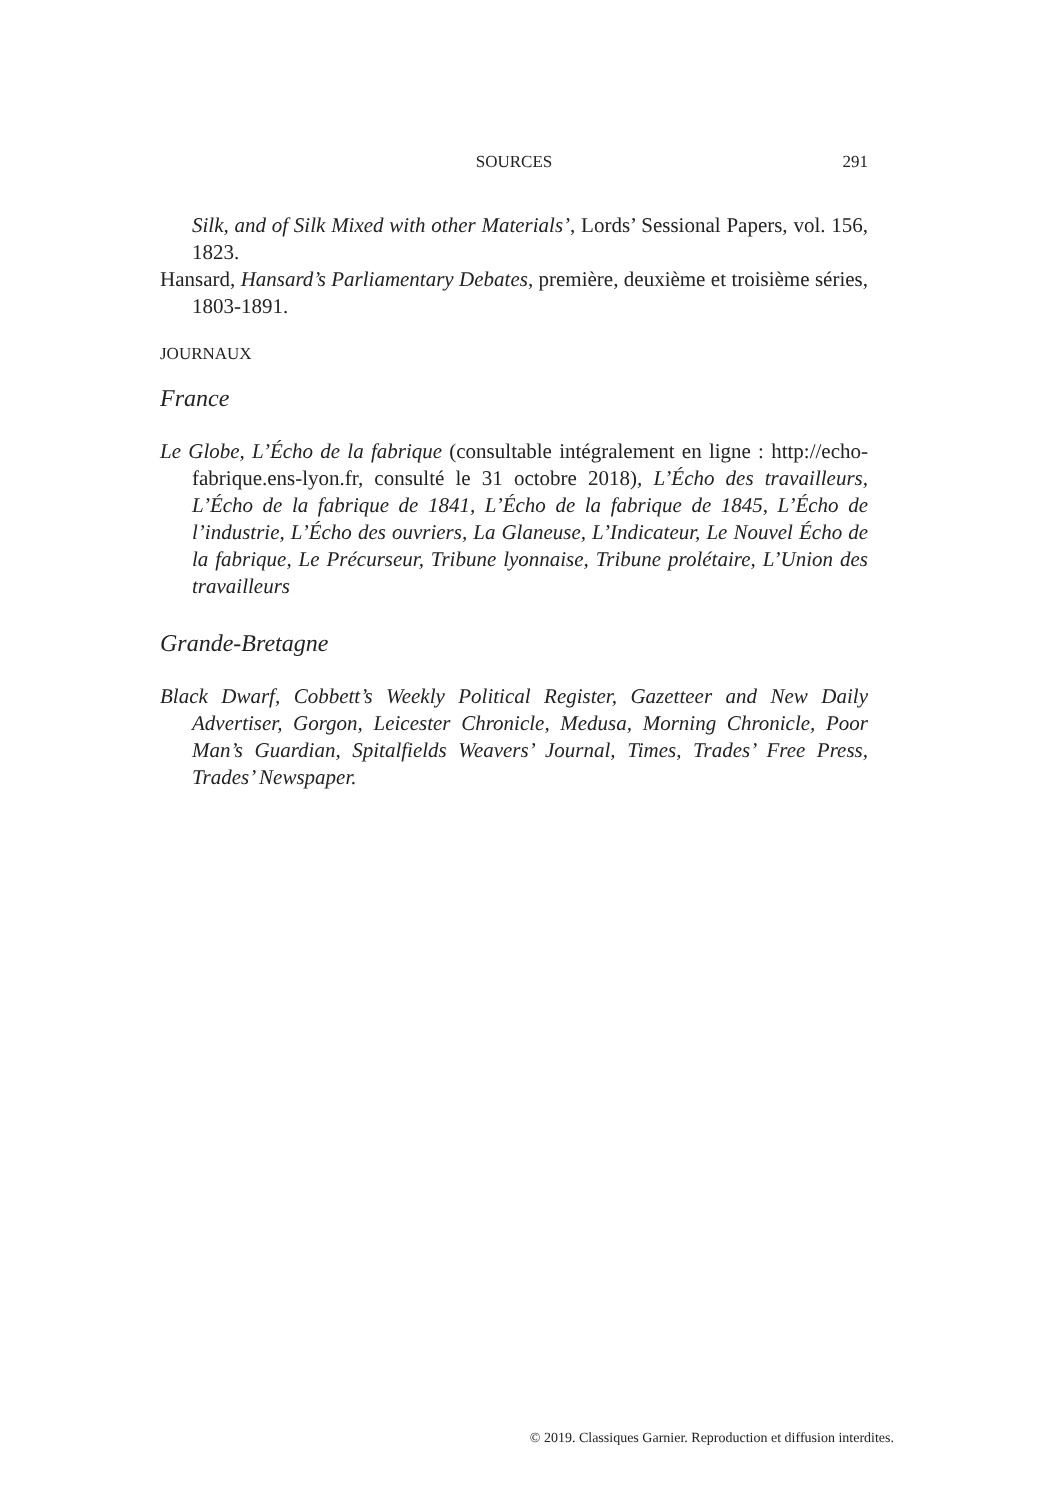SOURCES
291
Silk, and of Silk Mixed with other Materials’, Lords’ Sessional Papers, vol. 156, 1823.
Hansard, Hansard’s Parliamentary Debates, première, deuxième et troisième séries, 1803-1891.
JOURNAUX
France
Le Globe, L’Écho de la fabrique (consultable intégralement en ligne : http://echo-fabrique.ens-lyon.fr, consulté le 31 octobre 2018), L’Écho des travailleurs, L’Écho de la fabrique de 1841, L’Écho de la fabrique de 1845, L’Écho de l’industrie, L’Écho des ouvriers, La Glaneuse, L’Indicateur, Le Nouvel Écho de la fabrique, Le Précurseur, Tribune lyonnaise, Tribune prolétaire, L’Union des travailleurs
Grande-Bretagne
Black Dwarf, Cobbett’s Weekly Political Register, Gazetteer and New Daily Advertiser, Gorgon, Leicester Chronicle, Medusa, Morning Chronicle, Poor Man’s Guardian, Spitalfields Weavers’ Journal, Times, Trades’ Free Press, Trades’ Newspaper.
© 2019. Classiques Garnier. Reproduction et diffusion interdites.